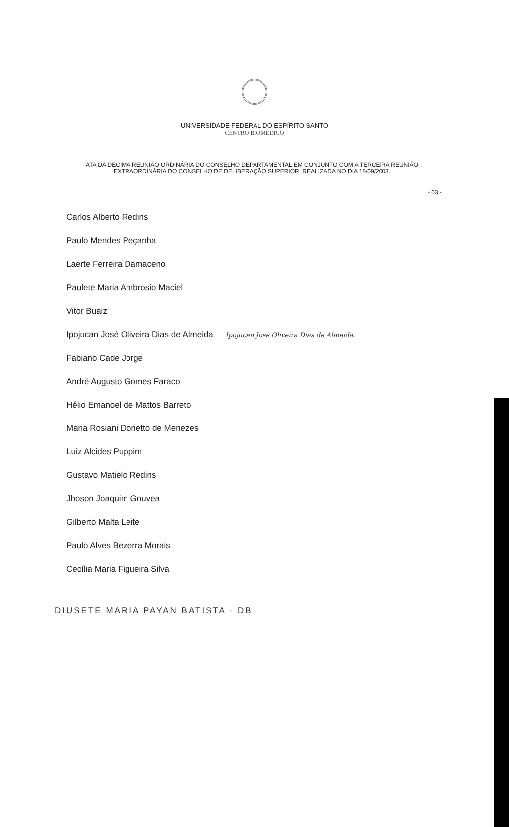UNIVERSIDADE FEDERAL DO ESPÍRITO SANTO
CENTRO BIOMÉDICO
ATA DA DECIMA REUNIÃO ORDINÁRIA DO CONSELHO DEPARTAMENTAL EM CONJUNTO COM A TERCEIRA REUNIÃO EXTRAORDINÁRIA DO CONSELHO DE DELIBERAÇÃO SUPERIOR, REALIZADA NO DIA 18/09/2003.
- 03 -
Carlos Alberto Redins
Paulo Mendes Peçanha
Laerte Ferreira Damaceno
Paulete Maria Ambrosio Maciel
Vitor Buaiz
Ipojucan José Oliveira Dias de Almeida Ipojucan José Oliveira Dias de Almeida.
Fabiano Cade Jorge
André Augusto Gomes Faraco
Hélio Emanoel de Mattos Barreto
Maria Rosiani Dorietto de Menezes
Luiz Alcides Puppim
Gustavo Matielo Redins
Jhoson Joaquim Gouvea
Gilberto Malta Leite
Paulo Alves Bezerra Morais
Cecília Maria Figueira Silva
DIUSETE MARIA PAYAN BATISTA - DB